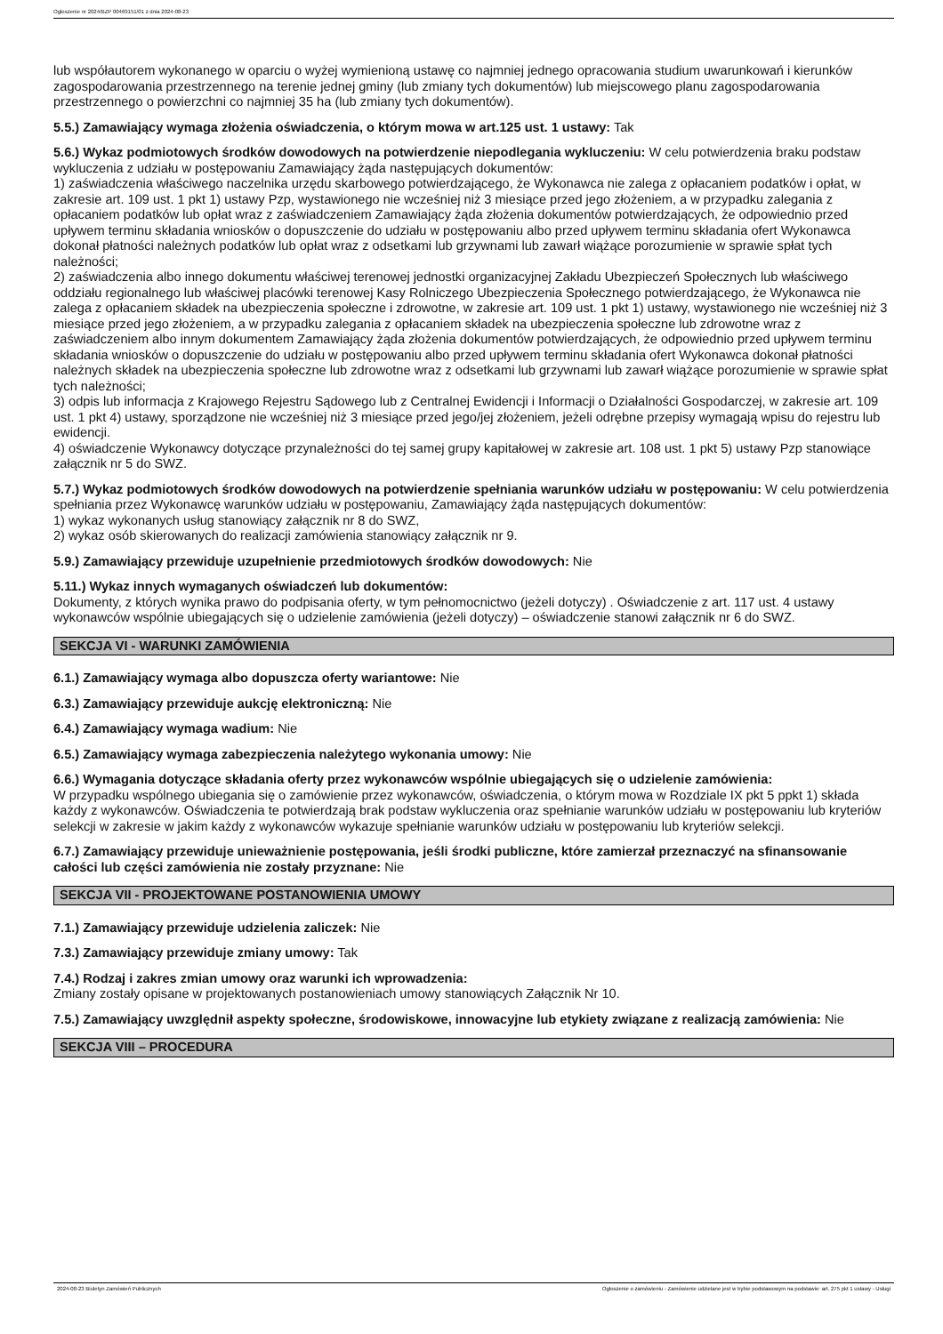Ogłoszenie nr 2024/BZP 00469151/01 z dnia 2024-08-23
lub współautorem wykonanego w oparciu o wyżej wymienioną ustawę co najmniej jednego opracowania studium uwarunkowań i kierunków zagospodarowania przestrzennego na terenie jednej gminy (lub zmiany tych dokumentów) lub miejscowego planu zagospodarowania przestrzennego o powierzchni co najmniej 35 ha (lub zmiany tych dokumentów).
5.5.) Zamawiający wymaga złożenia oświadczenia, o którym mowa w art.125 ust. 1 ustawy: Tak
5.6.) Wykaz podmiotowych środków dowodowych na potwierdzenie niepodlegania wykluczeniu: W celu potwierdzenia braku podstaw wykluczenia z udziału w postępowaniu Zamawiający żąda następujących dokumentów:
1) zaświadczenia właściwego naczelnika urzędu skarbowego potwierdzającego, że Wykonawca nie zalega z opłacaniem podatków i opłat, w zakresie art. 109 ust. 1 pkt 1) ustawy Pzp, wystawionego nie wcześniej niż 3 miesiące przed jego złożeniem, a w przypadku zalegania z opłacaniem podatków lub opłat wraz z zaświadczeniem Zamawiający żąda złożenia dokumentów potwierdzających, że odpowiednio przed upływem terminu składania wniosków o dopuszczenie do udziału w postępowaniu albo przed upływem terminu składania ofert Wykonawca dokonał płatności należnych podatków lub opłat wraz z odsetkami lub grzywnami lub zawarł wiążące porozumienie w sprawie spłat tych należności;
2) zaświadczenia albo innego dokumentu właściwej terenowej jednostki organizacyjnej Zakładu Ubezpieczeń Społecznych lub właściwego oddziału regionalnego lub właściwej placówki terenowej Kasy Rolniczego Ubezpieczenia Społecznego potwierdzającego, że Wykonawca nie zalega z opłacaniem składek na ubezpieczenia społeczne i zdrowotne, w zakresie art. 109 ust. 1 pkt 1) ustawy, wystawionego nie wcześniej niż 3 miesiące przed jego złożeniem, a w przypadku zalegania z opłacaniem składek na ubezpieczenia społeczne lub zdrowotne wraz z zaświadczeniem albo innym dokumentem Zamawiający żąda złożenia dokumentów potwierdzających, że odpowiednio przed upływem terminu składania wniosków o dopuszczenie do udziału w postępowaniu albo przed upływem terminu składania ofert Wykonawca dokonał płatności należnych składek na ubezpieczenia społeczne lub zdrowotne wraz z odsetkami lub grzywnami lub zawarł wiążące porozumienie w sprawie spłat tych należności;
3) odpis lub informacja z Krajowego Rejestru Sądowego lub z Centralnej Ewidencji i Informacji o Działalności Gospodarczej, w zakresie art. 109 ust. 1 pkt 4) ustawy, sporządzone nie wcześniej niż 3 miesiące przed jego/jej złożeniem, jeżeli odrębne przepisy wymagają wpisu do rejestru lub ewidencji.
4) oświadczenie Wykonawcy dotyczące przynależności do tej samej grupy kapitałowej w zakresie art. 108 ust. 1 pkt 5) ustawy Pzp stanowiące załącznik nr 5 do SWZ.
5.7.) Wykaz podmiotowych środków dowodowych na potwierdzenie spełniania warunków udziału w postępowaniu: W celu potwierdzenia spełniania przez Wykonawcę warunków udziału w postępowaniu, Zamawiający żąda następujących dokumentów:
1) wykaz wykonanych usług stanowiący załącznik nr 8 do SWZ,
2) wykaz osób skierowanych do realizacji zamówienia stanowiący załącznik nr 9.
5.9.) Zamawiający przewiduje uzupełnienie przedmiotowych środków dowodowych: Nie
5.11.) Wykaz innych wymaganych oświadczeń lub dokumentów:
Dokumenty, z których wynika prawo do podpisania oferty, w tym pełnomocnictwo (jeżeli dotyczy) . Oświadczenie z art. 117 ust. 4 ustawy wykonawców wspólnie ubiegających się o udzielenie zamówienia (jeżeli dotyczy) – oświadczenie stanowi załącznik nr 6 do SWZ.
SEKCJA VI - WARUNKI ZAMÓWIENIA
6.1.) Zamawiający wymaga albo dopuszcza oferty wariantowe: Nie
6.3.) Zamawiający przewiduje aukcję elektroniczną: Nie
6.4.) Zamawiający wymaga wadium: Nie
6.5.) Zamawiający wymaga zabezpieczenia należytego wykonania umowy: Nie
6.6.) Wymagania dotyczące składania oferty przez wykonawców wspólnie ubiegających się o udzielenie zamówienia:
W przypadku wspólnego ubiegania się o zamówienie przez wykonawców, oświadczenia, o którym mowa w Rozdziale IX pkt 5 ppkt 1) składa każdy z wykonawców. Oświadczenia te potwierdzają brak podstaw wykluczenia oraz spełnianie warunków udziału w postępowaniu lub kryteriów selekcji w zakresie w jakim każdy z wykonawców wykazuje spełnianie warunków udziału w postępowaniu lub kryteriów selekcji.
6.7.) Zamawiający przewiduje unieważnienie postępowania, jeśli środki publiczne, które zamierzał przeznaczyć na sfinansowanie całości lub części zamówienia nie zostały przyznane: Nie
SEKCJA VII - PROJEKTOWANE POSTANOWIENIA UMOWY
7.1.) Zamawiający przewiduje udzielenia zaliczek: Nie
7.3.) Zamawiający przewiduje zmiany umowy: Tak
7.4.) Rodzaj i zakres zmian umowy oraz warunki ich wprowadzenia:
Zmiany zostały opisane w projektowanych postanowieniach umowy stanowiących Załącznik Nr 10.
7.5.) Zamawiający uwzględnił aspekty społeczne, środowiskowe, innowacyjne lub etykiety związane z realizacją zamówienia: Nie
SEKCJA VIII – PROCEDURA
2024-08-23 Biuletyn Zamówień Publicznych Ogłoszenie o zamówieniu - Zamówienie udzielane jest w trybie podstawowym na podstawie: art. 275 pkt 1 ustawy - Usługi